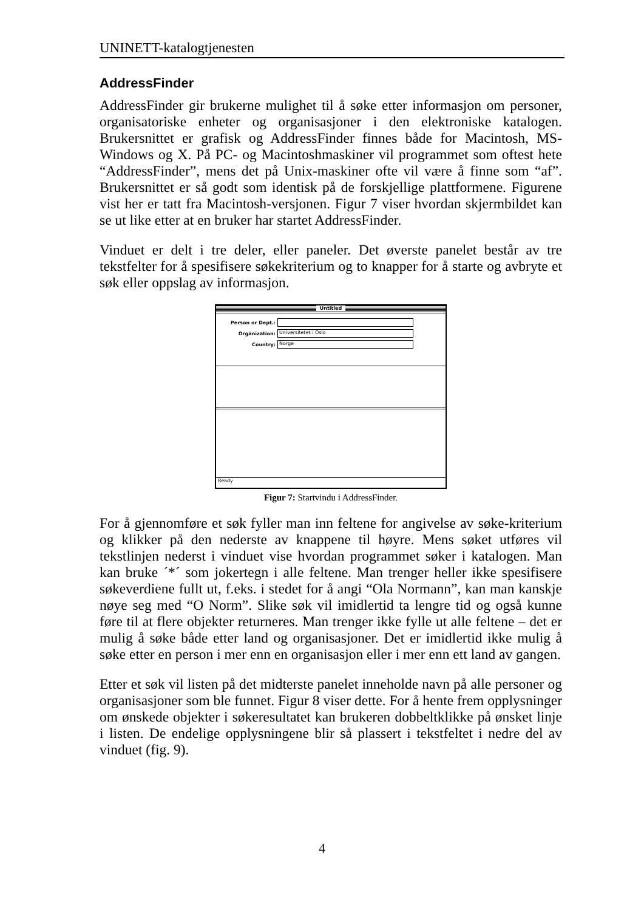UNINETT-katalogtjenesten
AddressFinder
AddressFinder gir brukerne mulighet til å søke etter informasjon om personer, organisatoriske enheter og organisasjoner i den elektroniske katalogen. Brukersnittet er grafisk og AddressFinder finnes både for Macintosh, MS-Windows og X. På PC- og Macintoshmaskiner vil programmet som oftest hete “AddressFinder”, mens det på Unix-maskiner ofte vil være å finne som “af”. Brukersnittet er så godt som identisk på de forskjellige plattformene. Figurene vist her er tatt fra Macintosh-versjonen. Figur 7 viser hvordan skjermbildet kan se ut like etter at en bruker har startet AddressFinder.
Vinduet er delt i tre deler, eller paneler. Det øverste panelet består av tre tekstfelter for å spesifisere søkekriterium og to knapper for å starte og avbryte et søk eller oppslag av informasjon.
Untitled
Person or Dept.:
Organization:
Universitetet i Oslo
Country:
Norge
Ready
Figur 7: Startvindu i AddressFinder.
For å gjennomføre et søk fyller man inn feltene for angivelse av søke-kriterium og klikker på den nederste av knappene til høyre. Mens søket utføres vil tekstlinjen nederst i vinduet vise hvordan programmet søker i katalogen. Man kan bruke ´*´ som jokertegn i alle feltene. Man trenger heller ikke spesifisere søkeverdiene fullt ut, f.eks. i stedet for å angi “Ola Normann”, kan man kanskje nøye seg med “O Norm”. Slike søk vil imidlertid ta lengre tid og også kunne føre til at flere objekter returneres. Man trenger ikke fylle ut alle feltene – det er mulig å søke både etter land og organisasjoner. Det er imidlertid ikke mulig å søke etter en person i mer enn en organisasjon eller i mer enn ett land av gangen.
Etter et søk vil listen på det midterste panelet inneholde navn på alle personer og organisasjoner som ble funnet. Figur 8 viser dette. For å hente frem opplysninger om ønskede objekter i søkeresultatet kan brukeren dobbeltklikke på ønsket linje i listen. De endelige opplysningene blir så plassert i tekstfeltet i nedre del av vinduet (fig. 9).
4